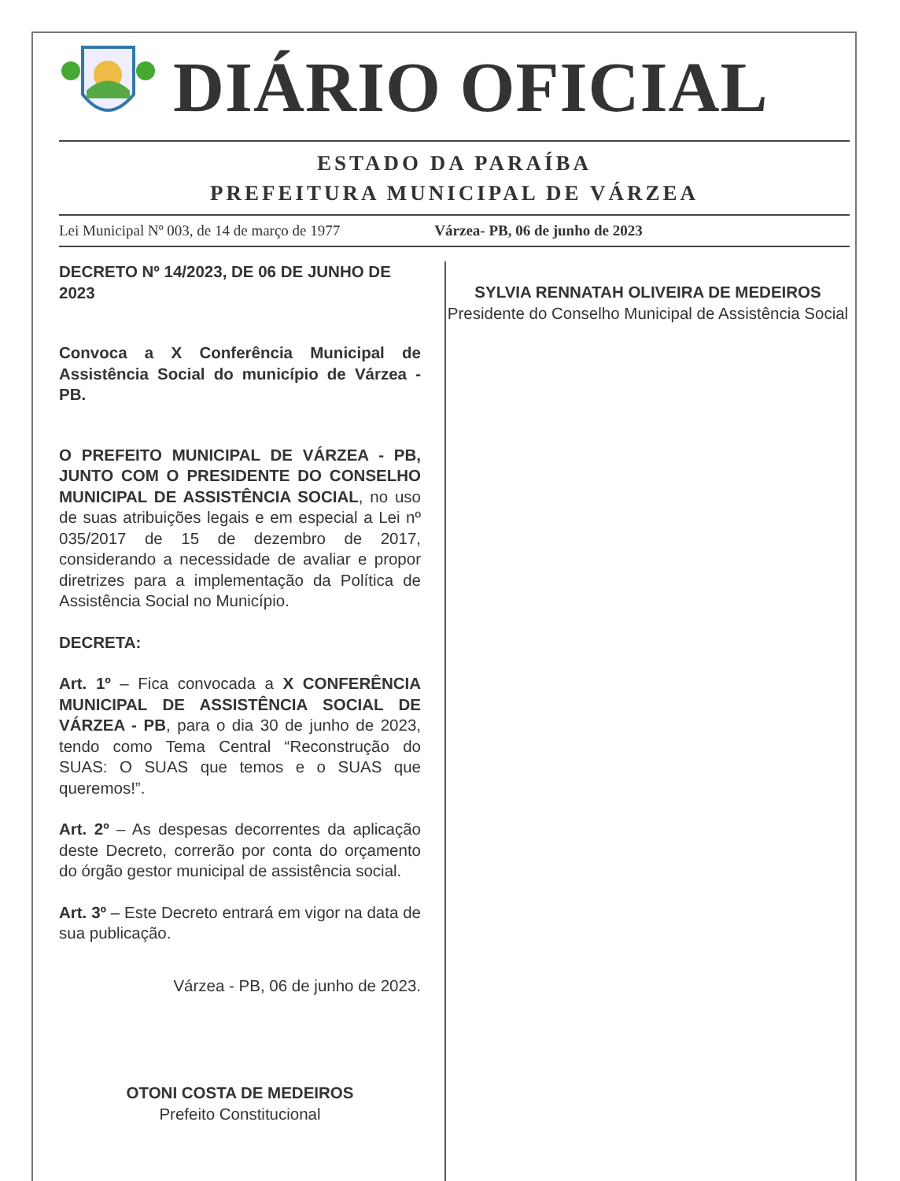DIÁRIO OFICIAL
ESTADO DA PARAÍBA
PREFEITURA MUNICIPAL DE VÁRZEA
Lei Municipal Nº 003, de 14 de março de 1977 Várzea- PB, 06 de junho de 2023
DECRETO Nº 14/2023, DE 06 DE JUNHO DE 2023
Convoca a X Conferência Municipal de Assistência Social do município de Várzea - PB.
O PREFEITO MUNICIPAL DE VÁRZEA - PB, JUNTO COM O PRESIDENTE DO CONSELHO MUNICIPAL DE ASSISTÊNCIA SOCIAL, no uso de suas atribuições legais e em especial a Lei nº 035/2017 de 15 de dezembro de 2017, considerando a necessidade de avaliar e propor diretrizes para a implementação da Política de Assistência Social no Município.
DECRETA:
Art. 1º – Fica convocada a X CONFERÊNCIA MUNICIPAL DE ASSISTÊNCIA SOCIAL DE VÁRZEA - PB, para o dia 30 de junho de 2023, tendo como Tema Central “Reconstrução do SUAS: O SUAS que temos e o SUAS que queremos!”.
Art. 2º – As despesas decorrentes da aplicação deste Decreto, correrão por conta do orçamento do órgão gestor municipal de assistência social.
Art. 3º – Este Decreto entrará em vigor na data de sua publicação.
Várzea - PB, 06 de junho de 2023.
OTONI COSTA DE MEDEIROS
Prefeito Constitucional
SYLVIA RENNATAH OLIVEIRA DE MEDEIROS
Presidente do Conselho Municipal de Assistência Social